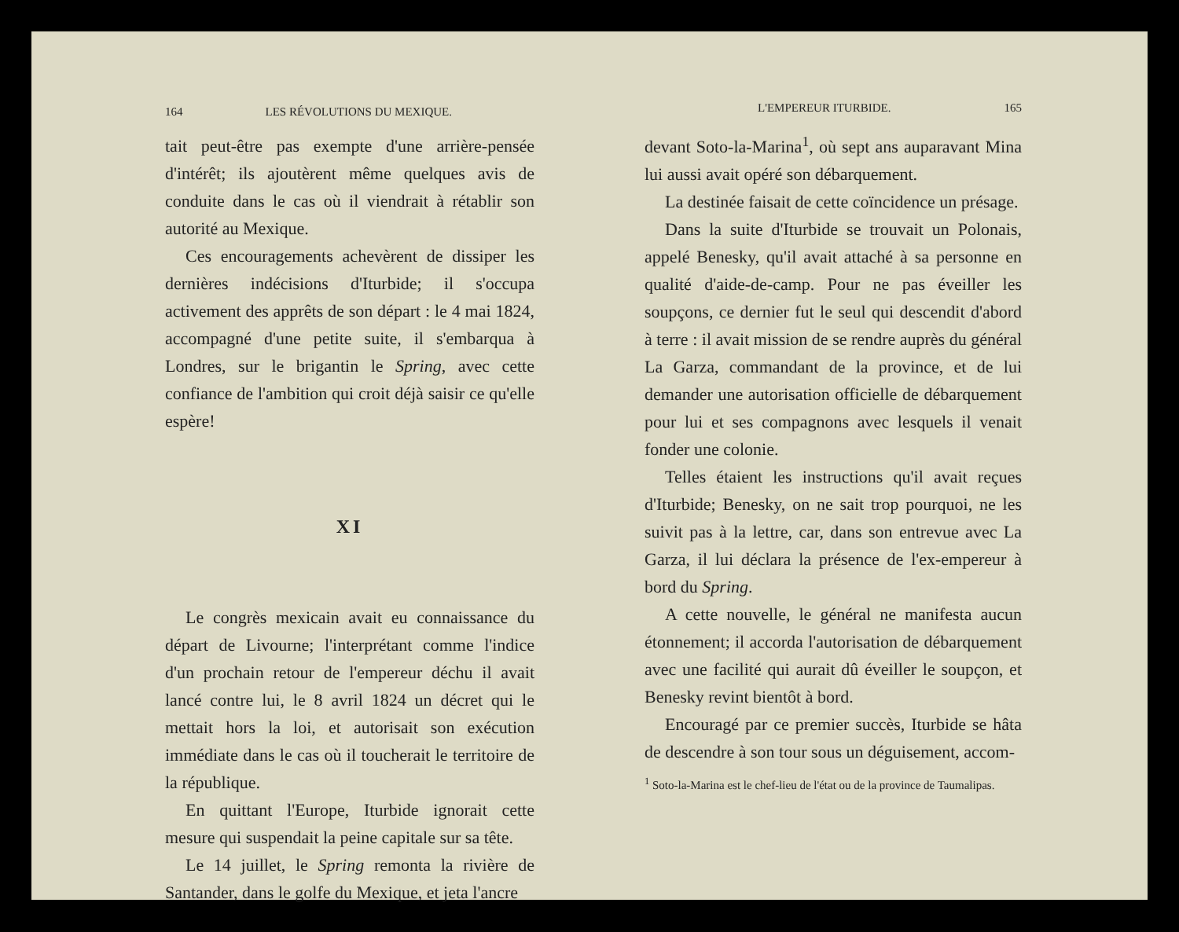164 LES RÉVOLUTIONS DU MEXIQUE.
tait peut-être pas exempte d'une arrière-pensée d'intérêt; ils ajoutèrent même quelques avis de conduite dans le cas où il viendrait à rétablir son autorité au Mexique.
Ces encouragements achevèrent de dissiper les dernières indécisions d'Iturbide; il s'occupa activement des apprêts de son départ : le 4 mai 1824, accompagné d'une petite suite, il s'embarqua à Londres, sur le brigantin le Spring, avec cette confiance de l'ambition qui croit déjà saisir ce qu'elle espère!
XI
Le congrès mexicain avait eu connaissance du départ de Livourne; l'interprétant comme l'indice d'un prochain retour de l'empereur déchu il avait lancé contre lui, le 8 avril 1824 un décret qui le mettait hors la loi, et autorisait son exécution immédiate dans le cas où il toucherait le territoire de la république.
En quittant l'Europe, Iturbide ignorait cette mesure qui suspendait la peine capitale sur sa tête.
Le 14 juillet, le Spring remonta la rivière de Santander, dans le golfe du Mexique, et jeta l'ancre
L'EMPEREUR ITURBIDE. 165
devant Soto-la-Marina<sup>1</sup>, où sept ans auparavant Mina lui aussi avait opéré son débarquement.
La destinée faisait de cette coïncidence un présage.
Dans la suite d'Iturbide se trouvait un Polonais, appelé Benesky, qu'il avait attaché à sa personne en qualité d'aide-de-camp. Pour ne pas éveiller les soupçons, ce dernier fut le seul qui descendit d'abord à terre : il avait mission de se rendre auprès du général La Garza, commandant de la province, et de lui demander une autorisation officielle de débarquement pour lui et ses compagnons avec lesquels il venait fonder une colonie.
Telles étaient les instructions qu'il avait reçues d'Iturbide; Benesky, on ne sait trop pourquoi, ne les suivit pas à la lettre, car, dans son entrevue avec La Garza, il lui déclara la présence de l'ex-empereur à bord du Spring.
A cette nouvelle, le général ne manifesta aucun étonnement; il accorda l'autorisation de débarquement avec une facilité qui aurait dû éveiller le soupçon, et Benesky revint bientôt à bord.
Encouragé par ce premier succès, Iturbide se hâta de descendre à son tour sous un déguisement, accom-
<sup>1</sup> Soto-la-Marina est le chef-lieu de l'état ou de la province de Taumalipas.